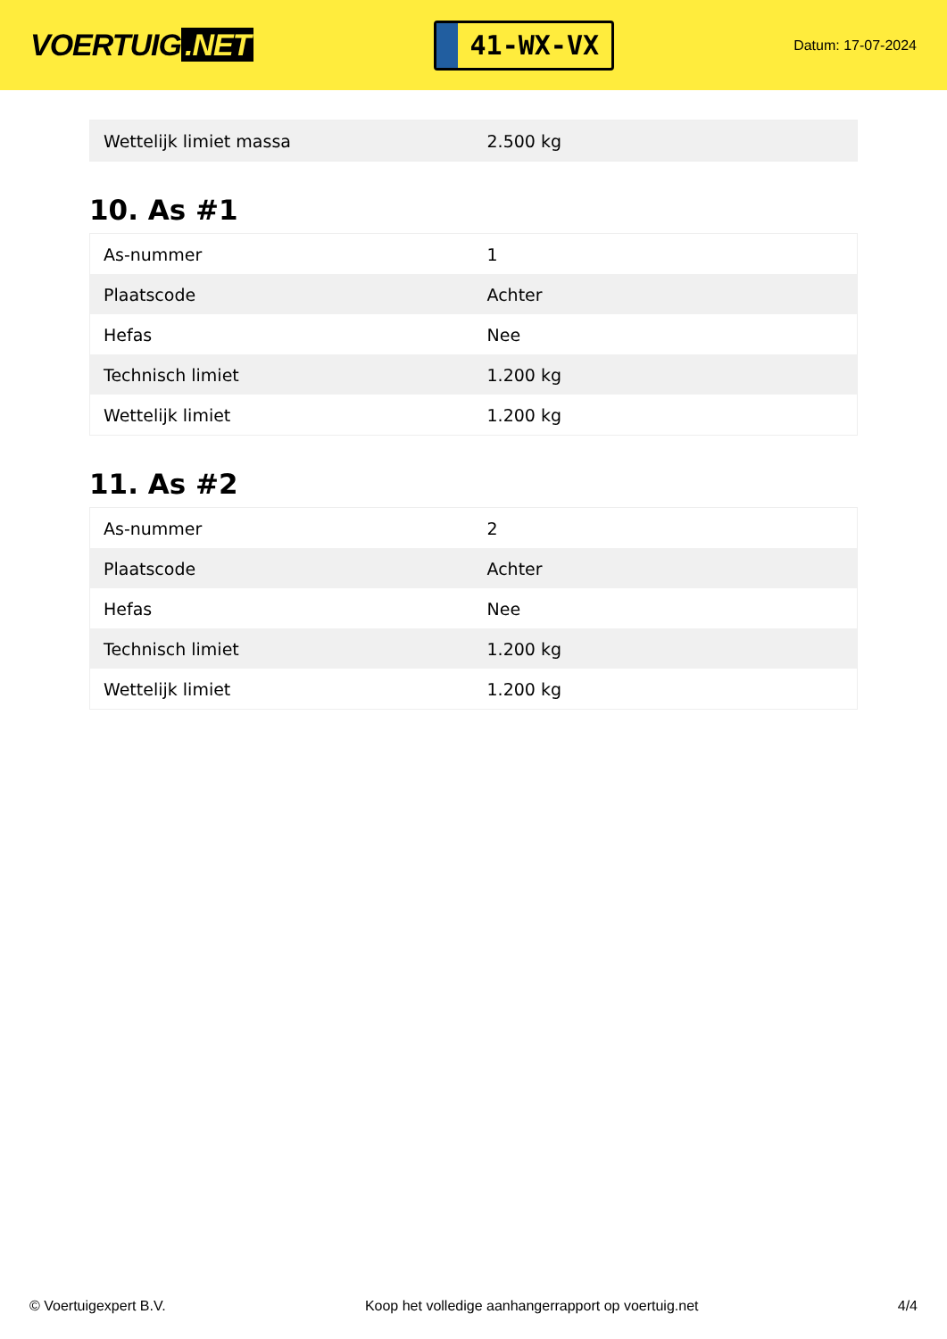VOERTUIG.NET
41-WX-VX
Datum: 17-07-2024
| Wettelijk limiet massa | 2.500 kg |
10. As #1
| As-nummer | 1 |
| Plaatscode | Achter |
| Hefas | Nee |
| Technisch limiet | 1.200 kg |
| Wettelijk limiet | 1.200 kg |
11. As #2
| As-nummer | 2 |
| Plaatscode | Achter |
| Hefas | Nee |
| Technisch limiet | 1.200 kg |
| Wettelijk limiet | 1.200 kg |
© Voertuigexpert B.V. Koop het volledige aanhangerrapport op voertuig.net 4/4